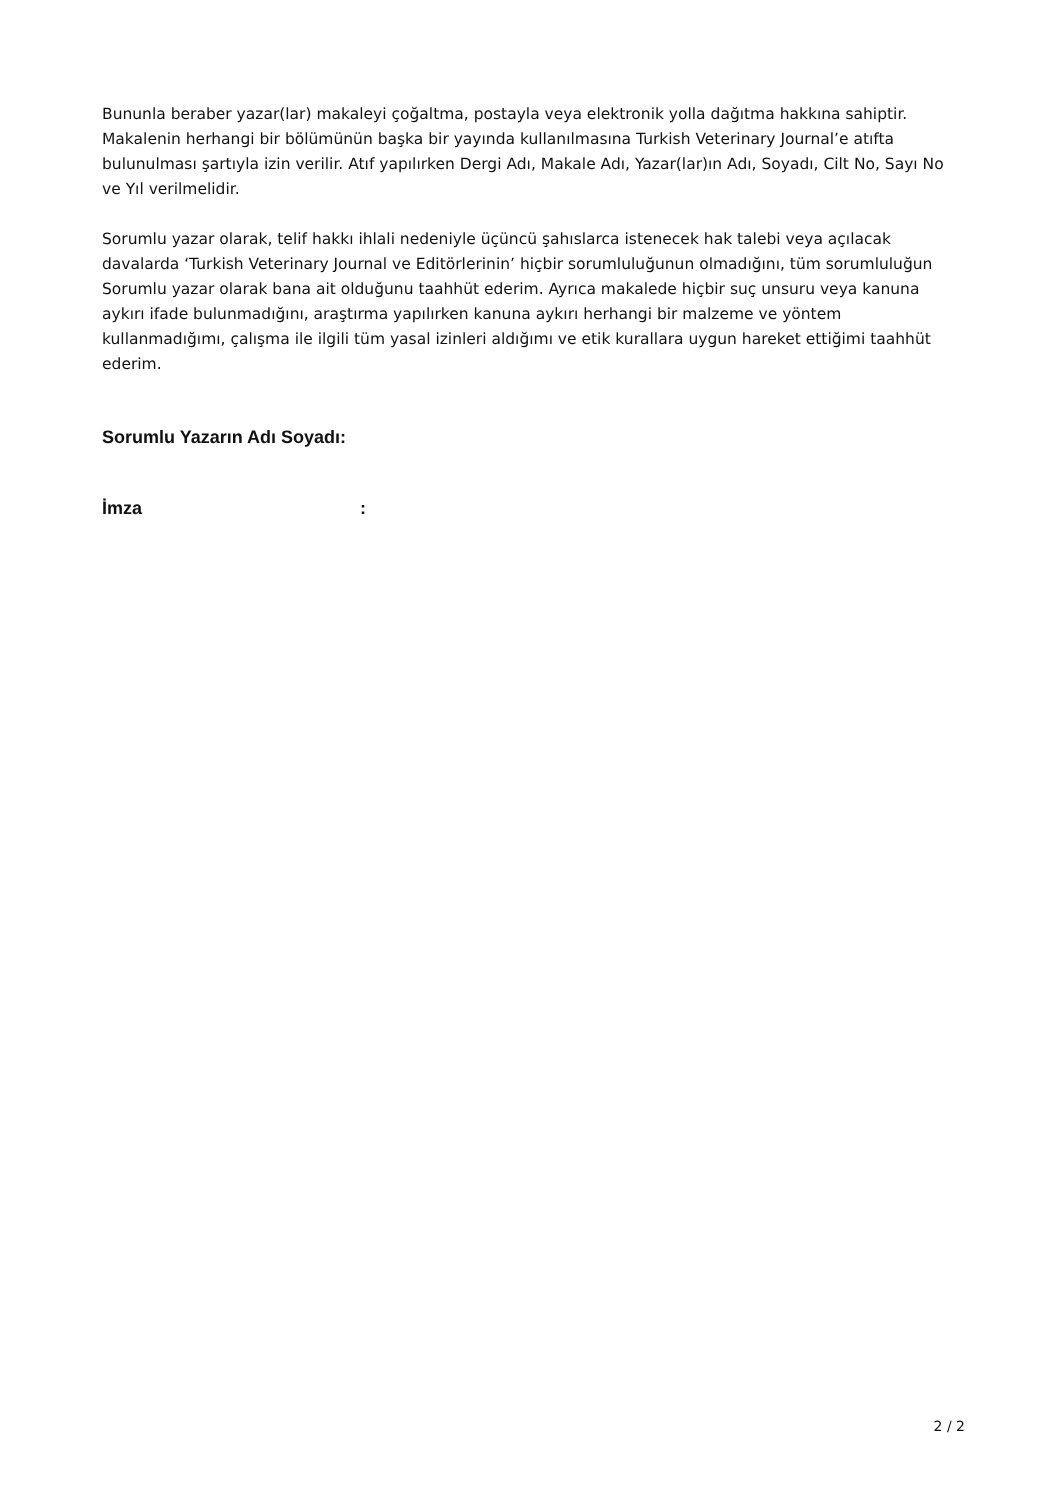Bununla beraber yazar(lar) makaleyi çoğaltma, postayla veya elektronik yolla dağıtma hakkına sahiptir. Makalenin herhangi bir bölümünün başka bir yayında kullanılmasına Turkish Veterinary Journal’e atıfta bulunulması şartıyla izin verilir. Atıf yapılırken Dergi Adı, Makale Adı, Yazar(lar)ın Adı, Soyadı, Cilt No, Sayı No ve Yıl verilmelidir.
Sorumlu yazar olarak, telif hakkı ihlali nedeniyle üçüncü şahıslarca istenecek hak talebi veya açılacak davalarda ‘Turkish Veterinary Journal ve Editörlerinin’ hiçbir sorumluluğunun olmadığını, tüm sorumluluğun Sorumlu yazar olarak bana ait olduğunu taahhüt ederim. Ayrıca makalede hiçbir suç unsuru veya kanuna aykırı ifade bulunmadığını, araştırma yapılırken kanuna aykırı herhangi bir malzeme ve yöntem kullanmadığımı, çalışma ile ilgili tüm yasal izinleri aldığımı ve etik kurallara uygun hareket ettiğimi taahhüt ederim.
Sorumlu Yazarın Adı Soyadı:
İmza :
2 / 2